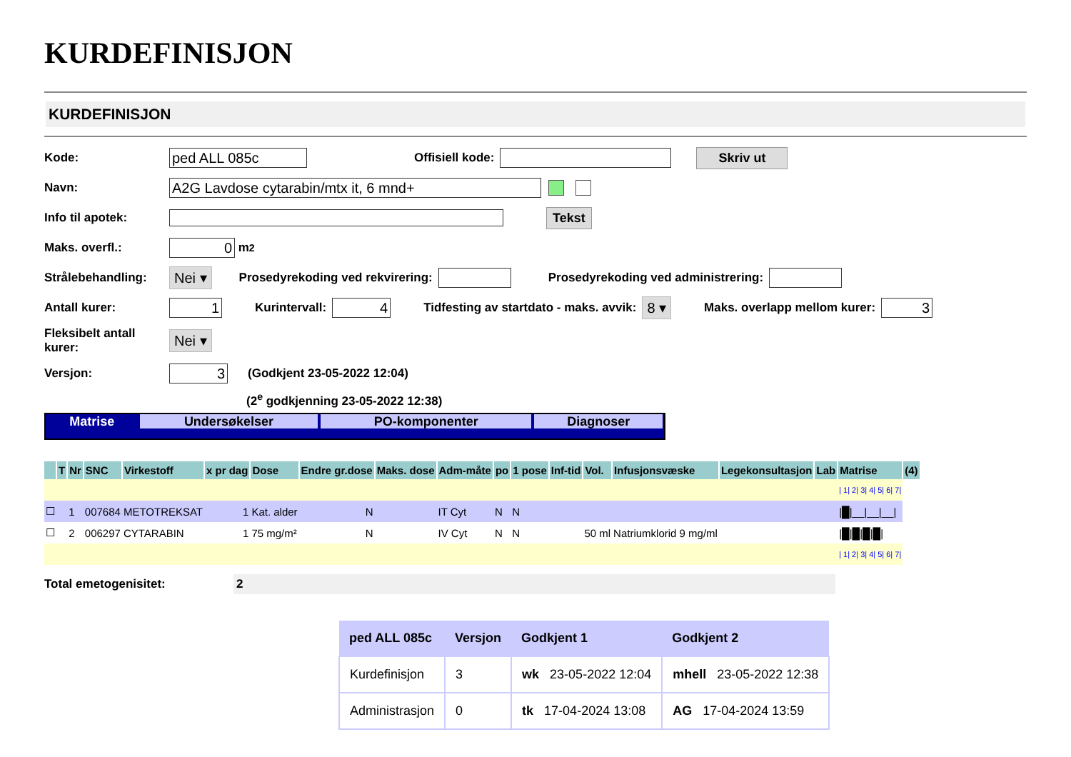KURDEFINISJON
KURDEFINISJON
Kode: ped ALL 085c Offisiell kode: Skriv ut
Navn: A2G Lavdose cytarabin/mtx it, 6 mnd+
Info til apotek: Tekst
Maks. overfl.: 0 m<sup>2</sup>
Strålebehandling: Nei ▾ Prosedyrekoding ved rekvirering: Prosedyrekoding ved administrering:
Antall kurer: 1 Kurintervall: 4 Tidfesting av startdato - maks. avvik: 8 ▾ Maks. overlapp mellom kurer: 3
Fleksibelt antall
kurer: Nei ▾
Versjon: 3 (Godkjent 23-05-2022 12:04)
(2<sup>e</sup> godkjenning 23-05-2022 12:38)
Matrise Undersøkelser PO-komponenter Diagnoser
| | T | Nr | SNC | Virkestoff | x pr dag | Dose | Endre gr.dose | Maks. dose | Adm-måte | po | 1 pose | Inf-tid | Vol. | Infusjonsvæske | Legekonsultasjon | Lab | Matrise | (4) |
| --- | --- | --- | --- | --- | --- | --- | --- | --- | --- | --- | --- | --- | --- | --- | --- | --- | --- | --- |
| | | | | | | | | | | | | | | | | | / 1/ 2/ 3/ 4/ 5/ 6/ 7/ | |
| ☐ | | 1 | 007684 | METOTREKSAT | 1 | Kat. alder | N | | IT Cyt | N | N | | | | | | /█/__/__/__/ | |
| ☐ | | 2 | 006297 | CYTARABIN | 1 | 75 mg/m² | N | | IV Cyt | N | N | | 50 ml | Natriumklorid 9 mg/ml | | | /█/█/█/█/ | |
| | | | | | | | | | | | | | | | | | / 1/ 2/ 3/ 4/ 5/ 6/ 7/ | |
Total emetogenisitet: 2
| ped ALL 085c | Versjon | Godkjent 1 | Godkjent 2 |
| --- | --- | --- | --- |
| Kurdefinisjon | 3 | wk 23-05-2022 12:04 | mhell 23-05-2022 12:38 |
| Administrasjon | 0 | tk 17-04-2024 13:08 | AG 17-04-2024 13:59 |